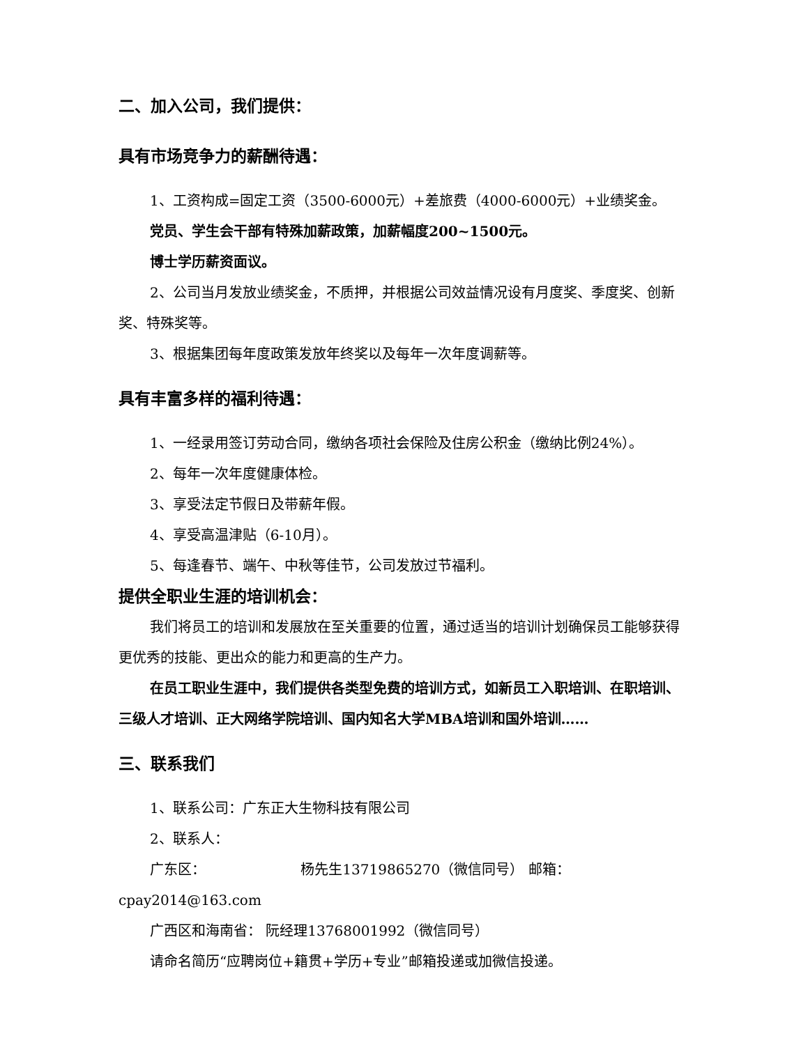二、加入公司，我们提供：
具有市场竞争力的薪酬待遇：
1、工资构成=固定工资（3500-6000元）+差旅费（4000-6000元）+业绩奖金。
党员、学生会干部有特殊加薪政策，加薪幅度200~1500元。
博士学历薪资面议。
2、公司当月发放业绩奖金，不质押，并根据公司效益情况设有月度奖、季度奖、创新奖、特殊奖等。
3、根据集团每年度政策发放年终奖以及每年一次年度调薪等。
具有丰富多样的福利待遇：
1、一经录用签订劳动合同，缴纳各项社会保险及住房公积金（缴纳比例24%）。
2、每年一次年度健康体检。
3、享受法定节假日及带薪年假。
4、享受高温津贴（6-10月）。
5、每逢春节、端午、中秋等佳节，公司发放过节福利。
提供全职业生涯的培训机会：
我们将员工的培训和发展放在至关重要的位置，通过适当的培训计划确保员工能够获得更优秀的技能、更出众的能力和更高的生产力。
在员工职业生涯中，我们提供各类型免费的培训方式，如新员工入职培训、在职培训、三级人才培训、正大网络学院培训、国内知名大学MBA培训和国外培训……
三、联系我们
1、联系公司：广东正大生物科技有限公司
2、联系人：
广东区： 杨先生13719865270（微信同号） 邮箱：cpay2014@163.com
广西区和海南省： 阮经理13768001992（微信同号）
请命名简历“应聘岗位+籍贯+学历+专业”邮箱投递或加微信投递。